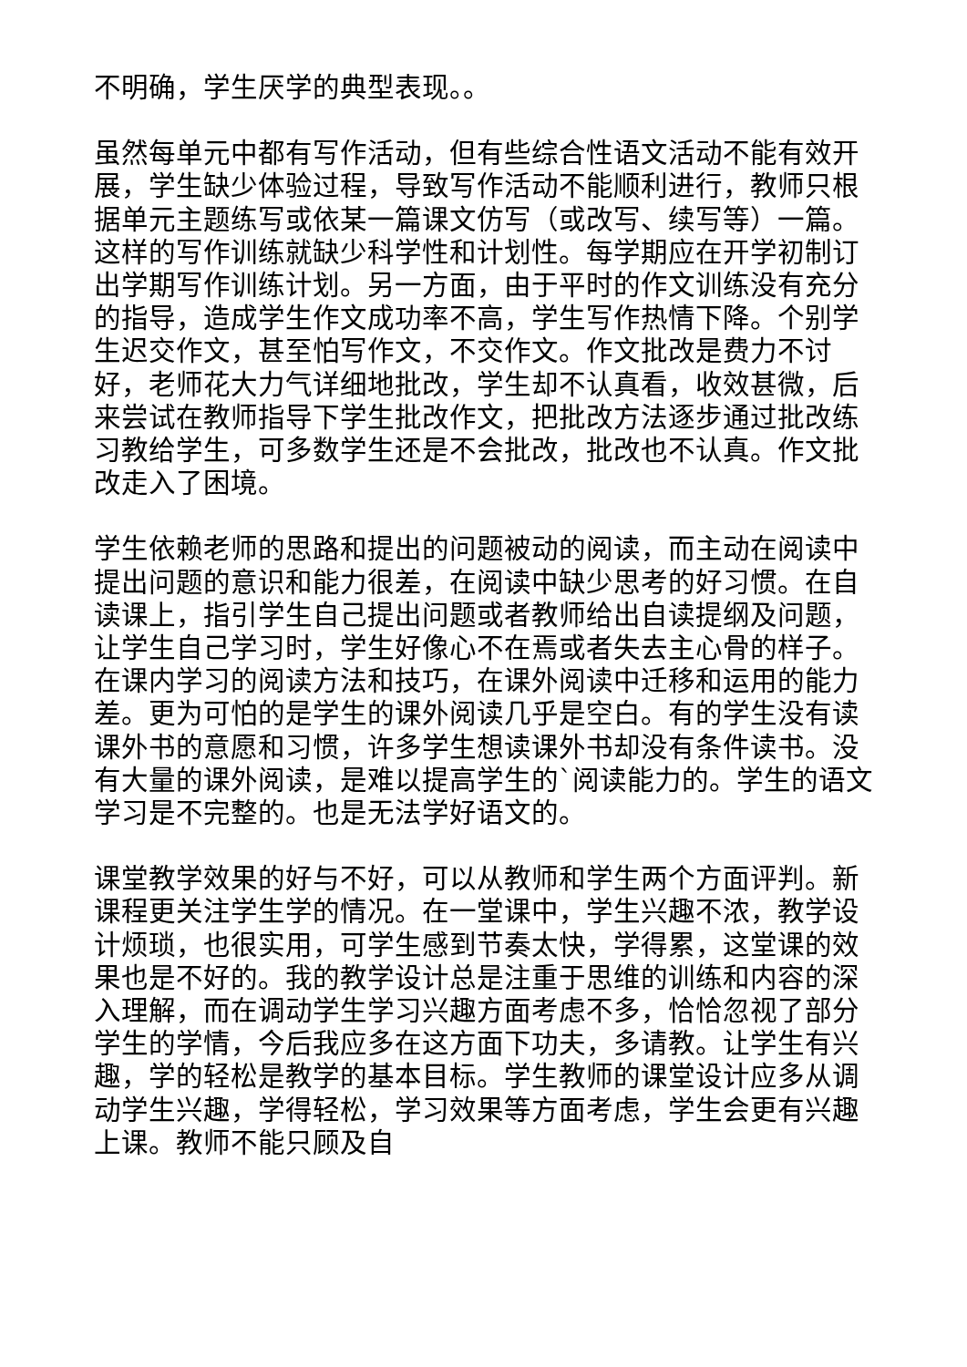不明确，学生厌学的典型表现。。
虽然每单元中都有写作活动，但有些综合性语文活动不能有效开展，学生缺少体验过程，导致写作活动不能顺利进行，教师只根据单元主题练写或依某一篇课文仿写（或改写、续写等）一篇。这样的写作训练就缺少科学性和计划性。每学期应在开学初制订出学期写作训练计划。另一方面，由于平时的作文训练没有充分的指导，造成学生作文成功率不高，学生写作热情下降。个别学生迟交作文，甚至怕写作文，不交作文。作文批改是费力不讨好，老师花大力气详细地批改，学生却不认真看，收效甚微，后来尝试在教师指导下学生批改作文，把批改方法逐步通过批改练习教给学生，可多数学生还是不会批改，批改也不认真。作文批改走入了困境。
学生依赖老师的思路和提出的问题被动的阅读，而主动在阅读中提出问题的意识和能力很差，在阅读中缺少思考的好习惯。在自读课上，指引学生自己提出问题或者教师给出自读提纲及问题，让学生自己学习时，学生好像心不在焉或者失去主心骨的样子。在课内学习的阅读方法和技巧，在课外阅读中迁移和运用的能力差。更为可怕的是学生的课外阅读几乎是空白。有的学生没有读课外书的意愿和习惯，许多学生想读课外书却没有条件读书。没有大量的课外阅读，是难以提高学生的`阅读能力的。学生的语文学习是不完整的。也是无法学好语文的。
课堂教学效果的好与不好，可以从教师和学生两个方面评判。新课程更关注学生学的情况。在一堂课中，学生兴趣不浓，教学设计烦琐，也很实用，可学生感到节奏太快，学得累，这堂课的效果也是不好的。我的教学设计总是注重于思维的训练和内容的深入理解，而在调动学生学习兴趣方面考虑不多，恰恰忽视了部分学生的学情，今后我应多在这方面下功夫，多请教。让学生有兴趣，学的轻松是教学的基本目标。学生教师的课堂设计应多从调动学生兴趣，学得轻松，学习效果等方面考虑，学生会更有兴趣上课。教师不能只顾及自